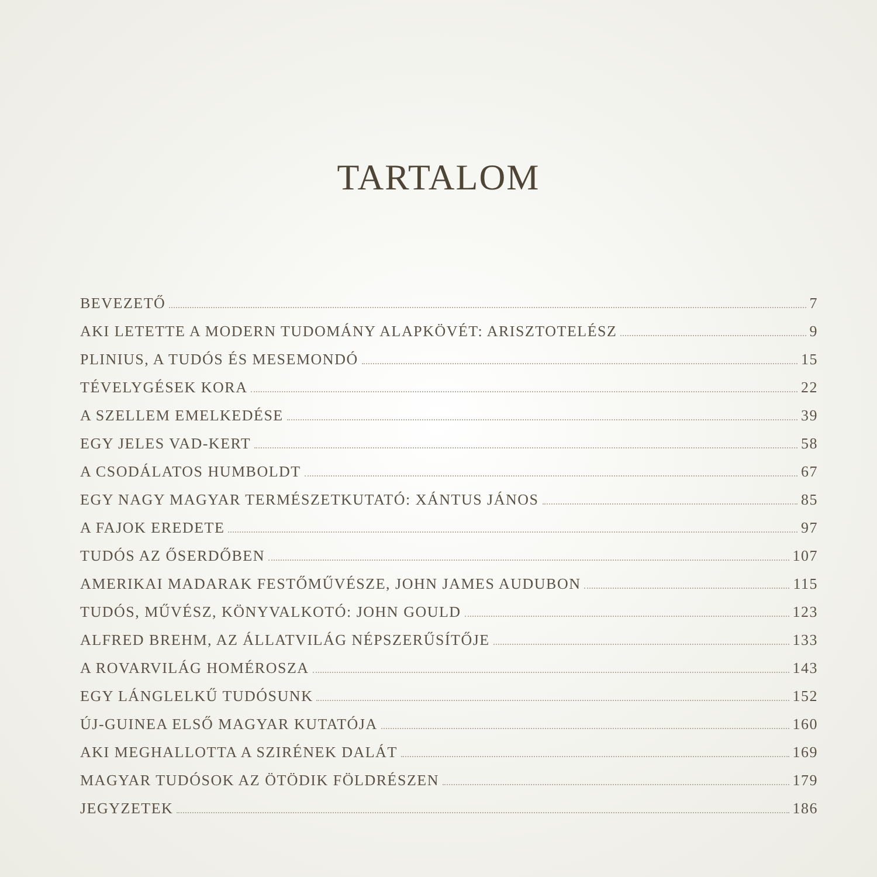TARTALOM
BEVEZETŐ 7
AKI LETETTE A MODERN TUDOMÁNY ALAPKÖVÉT: ARISZTOTELÉSZ 9
PLINIUS, A TUDÓS ÉS MESEMONDÓ 15
TÉVELYGÉSEK KORA 22
A SZELLEM EMELKEDÉSE 39
EGY JELES VAD-KERT 58
A CSODÁLATOS HUMBOLDT 67
EGY NAGY MAGYAR TERMÉSZETKUTATÓ: XÁNTUS JÁNOS 85
A FAJOK EREDETE 97
TUDÓS AZ ŐSERDŐBEN 107
AMERIKAI MADARAK FESTŐMŰVÉSZE, JOHN JAMES AUDUBON 115
TUDÓS, MŰVÉSZ, KÖNYVALKOTÓ: JOHN GOULD 123
ALFRED BREHM, AZ ÁLLATVILÁG NÉPSZERŰSÍTŐJE 133
A ROVARVILÁG HOMÉROSZA 143
EGY LÁNGLELKŰ TUDÓSUNK 152
ÚJ-GUINEA ELSŐ MAGYAR KUTATÓJA 160
AKI MEGHALLOTTA A SZIRÉNEK DALÁT 169
MAGYAR TUDÓSOK AZ ÖTÖDIK FÖLDRÉSZEN 179
JEGYZETEK 186